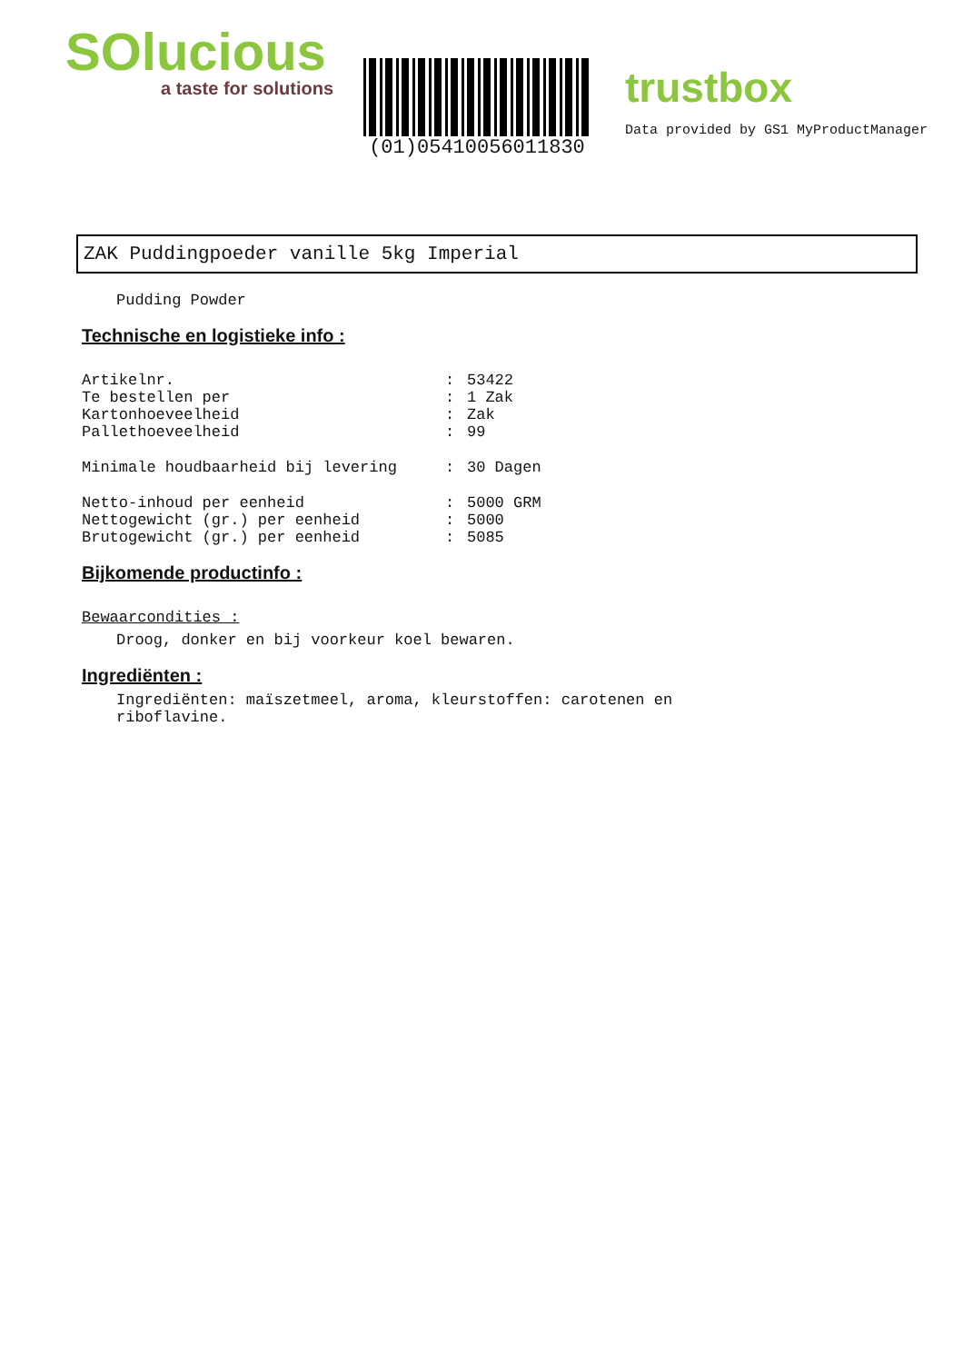SOlucious
a taste for solutions
(01)05410056011830
trustbox
Data provided by GS1 MyProductManager
ZAK Puddingpoeder vanille 5kg Imperial
Pudding Powder
Technische en logistieke info :
| Artikelnr. | : | 53422 |
| Te bestellen per | : | 1 Zak |
| Kartonhoeveelheid | : | Zak |
| Pallethoeveelheid | : | 99 |
| Minimale houdbaarheid bij levering | : | 30 Dagen |
| Netto-inhoud per eenheid | : | 5000 GRM |
| Nettogewicht (gr.) per eenheid | : | 5000 |
| Brutogewicht (gr.) per eenheid | : | 5085 |
Bijkomende productinfo :
Bewaarcondities :
Droog, donker en bij voorkeur koel bewaren.
Ingrediënten :
Ingrediënten: maïszetmeel, aroma, kleurstoffen: carotenen en riboflavine.